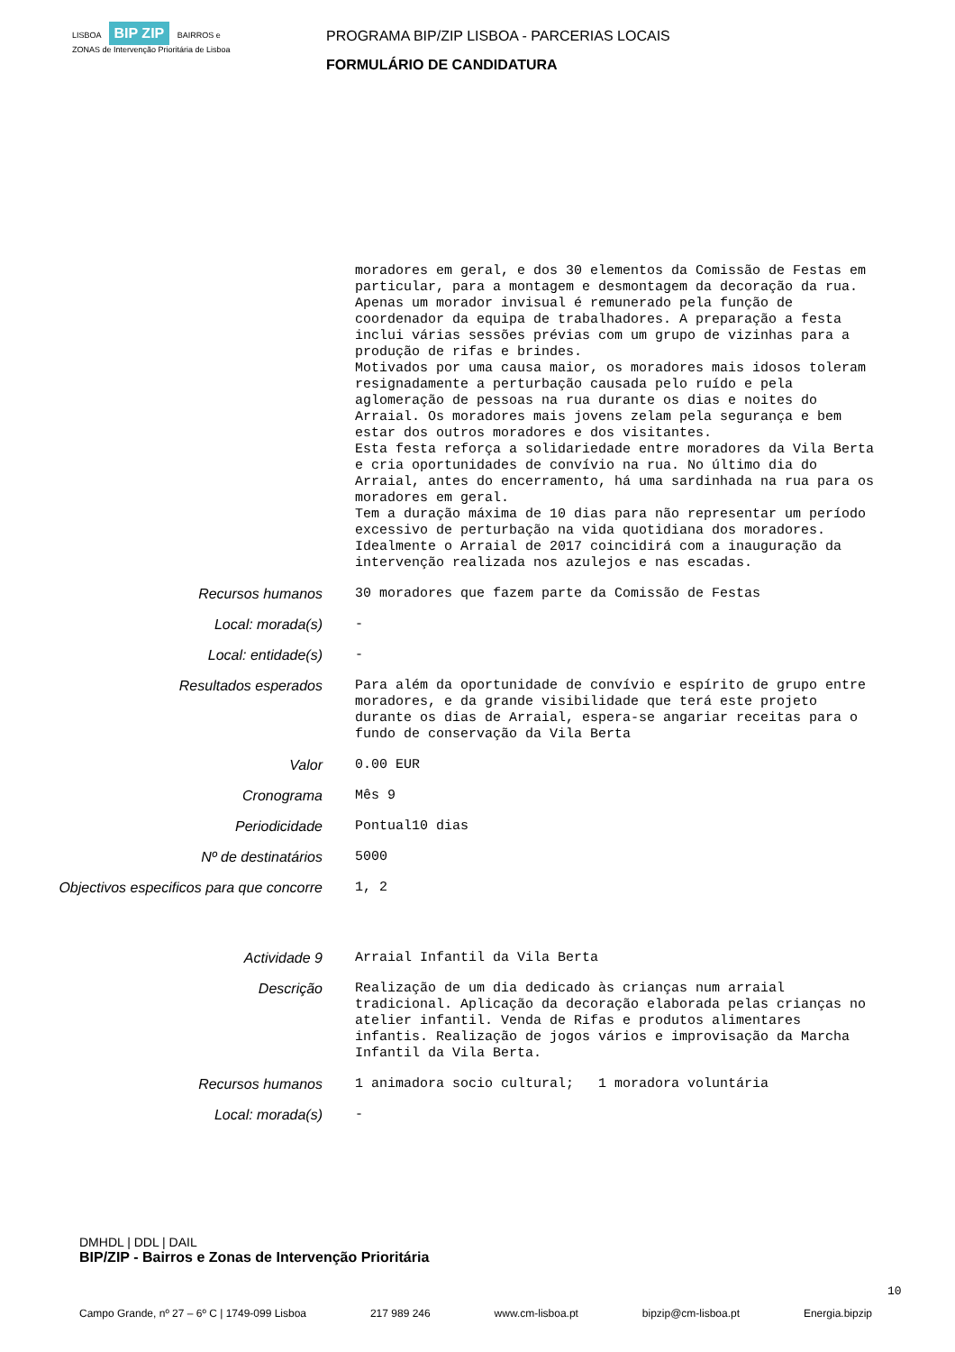LISBOA BIP ZIP BAIRROS e ZONAS de Intervenção Prioritária de Lisboa
PROGRAMA BIP/ZIP LISBOA - PARCERIAS LOCAIS
FORMULÁRIO DE CANDIDATURA
moradores em geral, e dos 30 elementos da Comissão de Festas em particular, para a montagem e desmontagem da decoração da rua. Apenas um morador invisual é remunerado pela função de coordenador da equipa de trabalhadores. A preparação a festa inclui várias sessões prévias com um grupo de vizinhas para a produção de rifas e brindes. Motivados por uma causa maior, os moradores mais idosos toleram resignadamente a perturbação causada pelo ruído e pela aglomeração de pessoas na rua durante os dias e noites do Arraial. Os moradores mais jovens zelam pela segurança e bem estar dos outros moradores e dos visitantes. Esta festa reforça a solidariedade entre moradores da Vila Berta e cria oportunidades de convívio na rua. No último dia do Arraial, antes do encerramento, há uma sardinhada na rua para os moradores em geral. Tem a duração máxima de 10 dias para não representar um período excessivo de perturbação na vida quotidiana dos moradores. Idealmente o Arraial de 2017 coincidirá com a inauguração da intervenção realizada nos azulejos e nas escadas.
Recursos humanos
30 moradores que fazem parte da Comissão de Festas
Local: morada(s)
-
Local: entidade(s)
-
Resultados esperados
Para além da oportunidade de convívio e espírito de grupo entre moradores, e da grande visibilidade que terá este projeto durante os dias de Arraial, espera-se angariar receitas para o fundo de conservação da Vila Berta
Valor
0.00 EUR
Cronograma
Mês 9
Periodicidade
Pontual10 dias
Nº de destinatários
5000
Objectivos especificos para que concorre
1, 2
Actividade 9
Arraial Infantil da Vila Berta
Descrição
Realização de um dia dedicado às crianças num arraial tradicional. Aplicação da decoração elaborada pelas crianças no atelier infantil. Venda de Rifas e produtos alimentares infantis. Realização de jogos vários e improvisação da Marcha Infantil da Vila Berta.
Recursos humanos
1 animadora socio cultural; 1 moradora voluntária
Local: morada(s)
-
DMHDL | DDL | DAIL
BIP/ZIP - Bairros e Zonas de Intervenção Prioritária
10
Campo Grande, nº 27 – 6º C | 1749-099 Lisboa 217 989 246 www.cm-lisboa.pt bipzip@cm-lisboa.pt Energia.bipzip